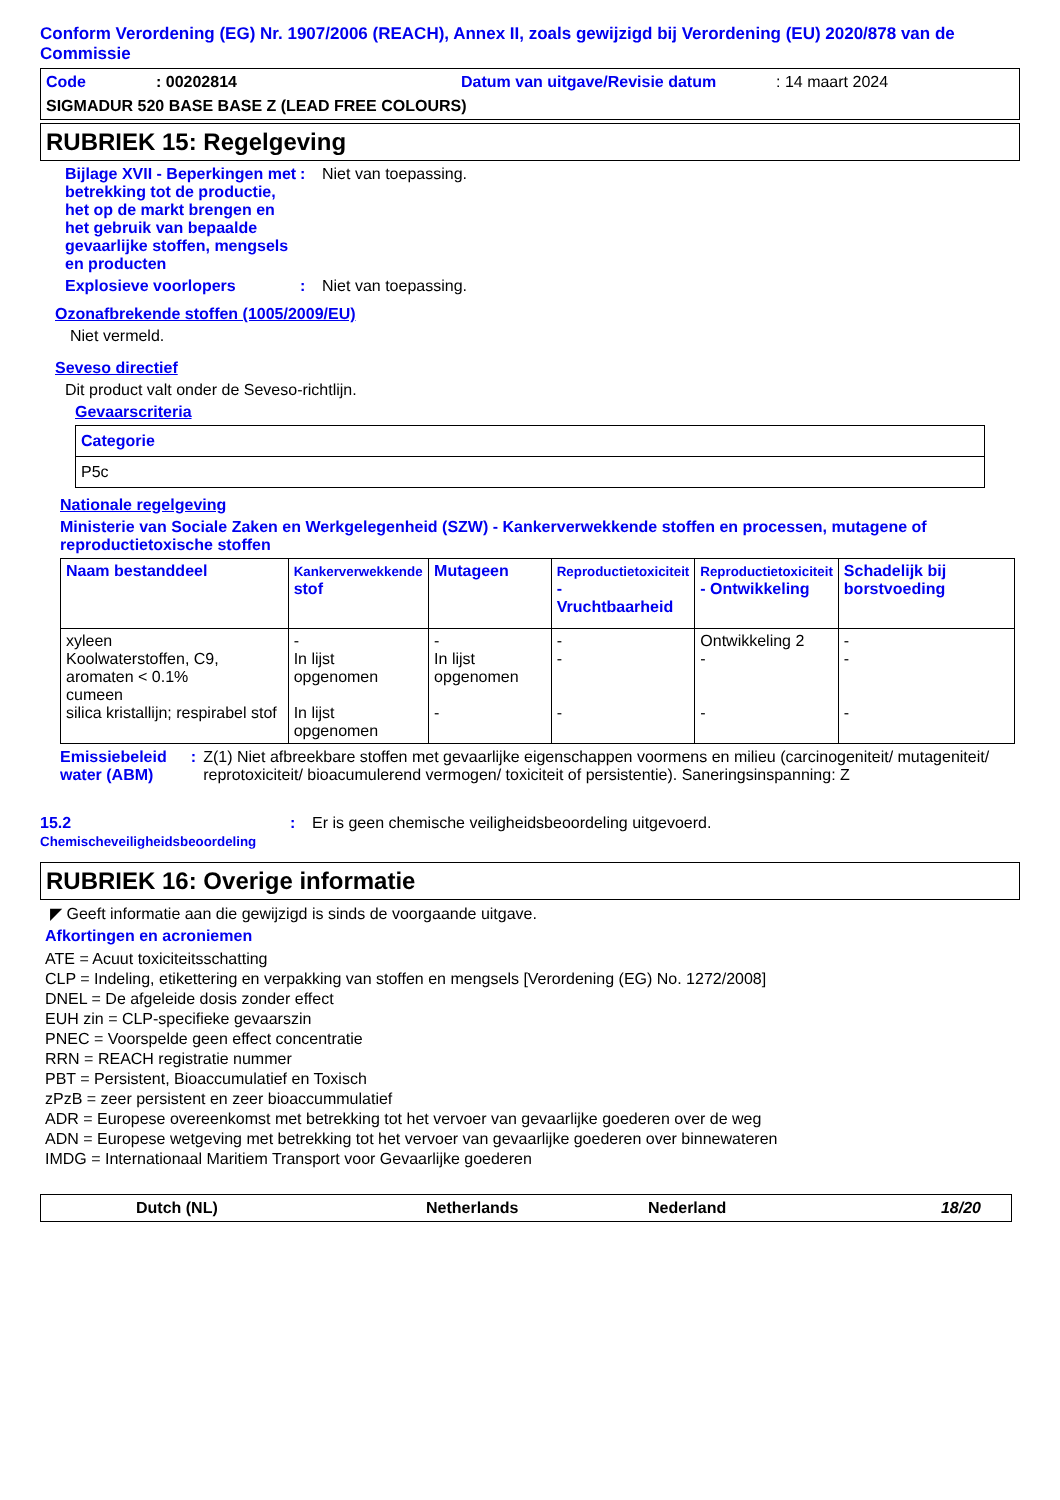Conform Verordening (EG) Nr. 1907/2006 (REACH), Annex II, zoals gewijzigd bij Verordening (EU) 2020/878 van de Commissie
Code: 00202814 Datum van uitgave/Revisie datum: 14 maart 2024
SIGMADUR 520 BASE BASE Z (LEAD FREE COLOURS)
RUBRIEK 15: Regelgeving
Bijlage XVII - Beperkingen met betrekking tot de productie, het op de markt brengen en het gebruik van bepaalde gevaarlijke stoffen, mengsels en producten
: Niet van toepassing.
Explosieve voorlopers : Niet van toepassing.
Ozonafbrekende stoffen (1005/2009/EU)
Niet vermeld.
Seveso directief
Dit product valt onder de Seveso-richtlijn.
Gevaarscriteria
| Categorie |
| --- |
| P5c |
Nationale regelgeving
Ministerie van Sociale Zaken en Werkgelegenheid (SZW) - Kankerverwekkende stoffen en processen, mutagene of reproductietoxische stoffen
| Naam bestanddeel | Kankerverwekkende stof | Mutageen | Reproductietoxiciteit - Vruchtbaarheid | Reproductietoxiciteit - Ontwikkeling | Schadelijk bij borstvoeding |
| --- | --- | --- | --- | --- | --- |
| xyleen Koolwaterstoffen, C9, aromaten < 0.1% cumeen silica kristallijn; respirabel stof | - In lijst opgenomen In lijst opgenomen | - In lijst opgenomen - | - - - | Ontwikkeling 2 - - | - - - |
Emissiebeleid water (ABM)
: Z(1) Niet afbreekbare stoffen met gevaarlijke eigenschappen voormens en milieu (carcinogeniteit/ mutageniteit/ reprotoxiciteit/ bioacumulerend vermogen/ toxiciteit of persistentie). Saneringsinspanning: Z
15.2
Chemischeveiligheidsbeoordeling
: Er is geen chemische veiligheidsbeoordeling uitgevoerd.
RUBRIEK 16: Overige informatie
◤ Geeft informatie aan die gewijzigd is sinds de voorgaande uitgave.
Afkortingen en acroniemen
ATE = Acuut toxiciteitsschatting
CLP = Indeling, etikettering en verpakking van stoffen en mengsels [Verordening (EG) No. 1272/2008]
DNEL = De afgeleide dosis zonder effect
EUH zin = CLP-specifieke gevaarszin
PNEC = Voorspelde geen effect concentratie
RRN = REACH registratie nummer
PBT = Persistent, Bioaccumulatief en Toxisch
zPzB = zeer persistent en zeer bioaccummulatief
ADR = Europese overeenkomst met betrekking tot het vervoer van gevaarlijke goederen over de weg
ADN = Europese wetgeving met betrekking tot het vervoer van gevaarlijke goederen over binnewateren
IMDG = Internationaal Maritiem Transport voor Gevaarlijke goederen
Dutch (NL) Netherlands Nederland 18/20